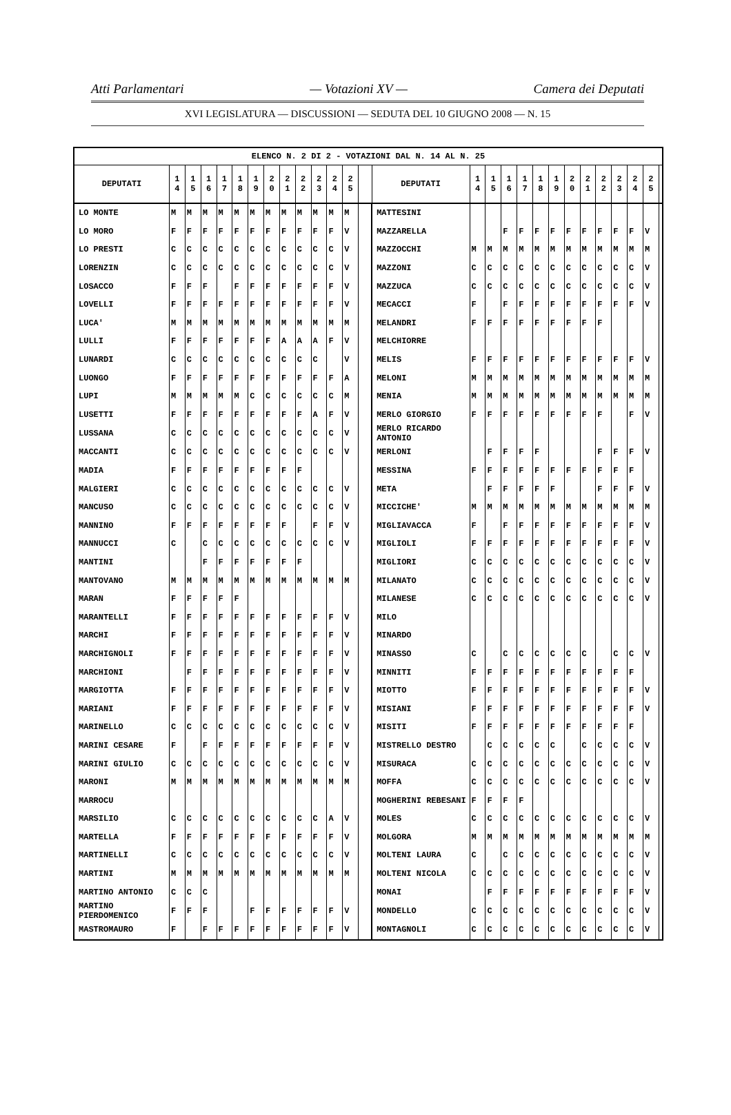Atti Parlamentari — Votazioni XV — Camera dei Deputati
XVI LEGISLATURA — DISCUSSIONI — SEDUTA DEL 10 GIUGNO 2008 — N. 15
| ELENCO N. 2 DI 2 - VOTAZIONI DAL N. 14 AL N. 25 | | | | | | | | | | | | | | | | | | | | | | | | | | | |
| --- | --- | --- | --- | --- | --- | --- | --- | --- | --- | --- | --- | --- | --- | --- | --- | --- | --- | --- | --- | --- | --- | --- | --- | --- | --- | --- | --- |
| DEPUTATI | 1 4 | 1 5 | 1 6 | 1 7 | 1 8 | 1 9 | 2 0 | 2 1 | 2 2 | 2 3 | 2 4 | 2 5 | | DEPUTATI | 1 4 | 1 5 | 1 6 | 1 7 | 1 8 | 1 9 | 2 0 | 2 1 | 2 2 | 2 3 | 2 4 | 2 5 | |
| LO MONTE | M | M | M | M | M | M | M | M | M | M | M | M | | MATTESINI | | | | | | | | | | | | | |
| LO MORO | F | F | F | F | F | F | F | F | F | F | F | V | | MAZZARELLA | | | F | F | F | F | F | F | F | F | F | V | |
| LO PRESTI | C | C | C | C | C | C | C | C | C | C | C | V | | MAZZOCCHI | M | M | M | M | M | M | M | M | M | M | M | M | |
| LORENZIN | C | C | C | C | C | C | C | C | C | C | C | V | | MAZZONI | C | C | C | C | C | C | C | C | C | C | C | V | |
| LOSACCO | F | F | F | | F | F | F | F | F | F | F | V | | MAZZUCA | C | C | C | C | C | C | C | C | C | C | C | V | |
| LOVELLI | F | F | F | F | F | F | F | F | F | F | F | V | | MECACCI | F | | F | F | F | F | F | F | F | F | F | V | |
| LUCA' | M | M | M | M | M | M | M | M | M | M | M | M | | MELANDRI | F | F | F | F | F | F | F | F | F | | | | |
| LULLI | F | F | F | F | F | F | F | A | A | A | F | V | | MELCHIORRE | | | | | | | | | | | | | |
| LUNARDI | C | C | C | C | C | C | C | C | C | C | | V | | MELIS | F | F | F | F | F | F | F | F | F | F | F | V | |
| LUONGO | F | F | F | F | F | F | F | F | F | F | F | A | | MELONI | M | M | M | M | M | M | M | M | M | M | M | M | |
| LUPI | M | M | M | M | M | C | C | C | C | C | C | M | | MENIA | M | M | M | M | M | M | M | M | M | M | M | M | |
| LUSETTI | F | F | F | F | F | F | F | F | F | A | F | V | | MERLO GIORGIO | F | F | F | F | F | F | F | F | F | | F | V | |
| LUSSANA | C | C | C | C | C | C | C | C | C | C | C | V | | MERLO RICARDO ANTONIO | | | | | | | | | | | | | |
| MACCANTI | C | C | C | C | C | C | C | C | C | C | C | V | | MERLONI | | F | F | F | F | | | | F | F | F | V | |
| MADIA | F | F | F | F | F | F | F | F | F | | | | | MESSINA | F | F | F | F | F | F | F | F | F | F | F | | |
| MALGIERI | C | C | C | C | C | C | C | C | C | C | C | V | | META | | F | F | F | F | F | | | F | F | F | V | |
| MANCUSO | C | C | C | C | C | C | C | C | C | C | C | V | | MICCICHE' | M | M | M | M | M | M | M | M | M | M | M | M | |
| MANNINO | F | F | F | F | F | F | F | F | | F | F | V | | MIGLIAVACCA | F | | F | F | F | F | F | F | F | F | F | V | |
| MANNUCCI | C | | C | C | C | C | C | C | C | C | C | V | | MIGLIOLI | F | F | F | F | F | F | F | F | F | F | F | V | |
| MANTINI | | | F | F | F | F | F | F | F | | | | | MIGLIORI | C | C | C | C | C | C | C | C | C | C | C | V | |
| MANTOVANO | M | M | M | M | M | M | M | M | M | M | M | M | | MILANATO | C | C | C | C | C | C | C | C | C | C | C | V | |
| MARAN | F | F | F | F | F | | | | | | | | | MILANESE | C | C | C | C | C | C | C | C | C | C | C | V | |
| MARANTELLI | F | F | F | F | F | F | F | F | F | F | F | V | | MILO | | | | | | | | | | | | | |
| MARCHI | F | F | F | F | F | F | F | F | F | F | F | V | | MINARDO | | | | | | | | | | | | | |
| MARCHIGNOLI | F | F | F | F | F | F | F | F | F | F | F | V | | MINASSO | C | | C | C | C | C | C | C | | C | C | V | |
| MARCHIONI | | F | F | F | F | F | F | F | F | F | F | V | | MINNITI | F | F | F | F | F | F | F | F | F | F | F | | |
| MARGIOTTA | F | F | F | F | F | F | F | F | F | F | F | V | | MIOTTO | F | F | F | F | F | F | F | F | F | F | F | V | |
| MARIANI | F | F | F | F | F | F | F | F | F | F | F | V | | MISIANI | F | F | F | F | F | F | F | F | F | F | F | V | |
| MARINELLO | C | C | C | C | C | C | C | C | C | C | C | V | | MISITI | F | F | F | F | F | F | F | F | F | F | F | | |
| MARINI CESARE | F | | F | F | F | F | F | F | F | F | F | V | | MISTRELLO DESTRO | | C | C | C | C | C | | C | C | C | C | V | |
| MARINI GIULIO | C | C | C | C | C | C | C | C | C | C | C | V | | MISURACA | C | C | C | C | C | C | C | C | C | C | C | V | |
| MARONI | M | M | M | M | M | M | M | M | M | M | M | M | | MOFFA | C | C | C | C | C | C | C | C | C | C | C | V | |
| MARROCU | | | | | | | | | | | | | | MOGHERINI REBESANI | F | F | F | F | | | | | | | | | |
| MARSILIO | C | C | C | C | C | C | C | C | C | C | A | V | | MOLES | C | C | C | C | C | C | C | C | C | C | C | V | |
| MARTELLA | F | F | F | F | F | F | F | F | F | F | F | V | | MOLGORA | M | M | M | M | M | M | M | M | M | M | M | M | |
| MARTINELLI | C | C | C | C | C | C | C | C | C | C | C | V | | MOLTENI LAURA | C | | C | C | C | C | C | C | C | C | C | V | |
| MARTINI | M | M | M | M | M | M | M | M | M | M | M | M | | MOLTENI NICOLA | C | C | C | C | C | C | C | C | C | C | C | V | |
| MARTINO ANTONIO | C | C | C | | | | | | | | | | | MONAI | | F | F | F | F | F | F | F | F | F | F | V | |
| MARTINO PIERDOMENICO | F | F | F | | | F | F | F | F | F | F | V | | MONDELLO | C | C | C | C | C | C | C | C | C | C | C | V | |
| MASTROMAURO | F | | F | F | F | F | F | F | F | F | F | V | | MONTAGNOLI | C | C | C | C | C | C | C | C | C | C | C | V | |